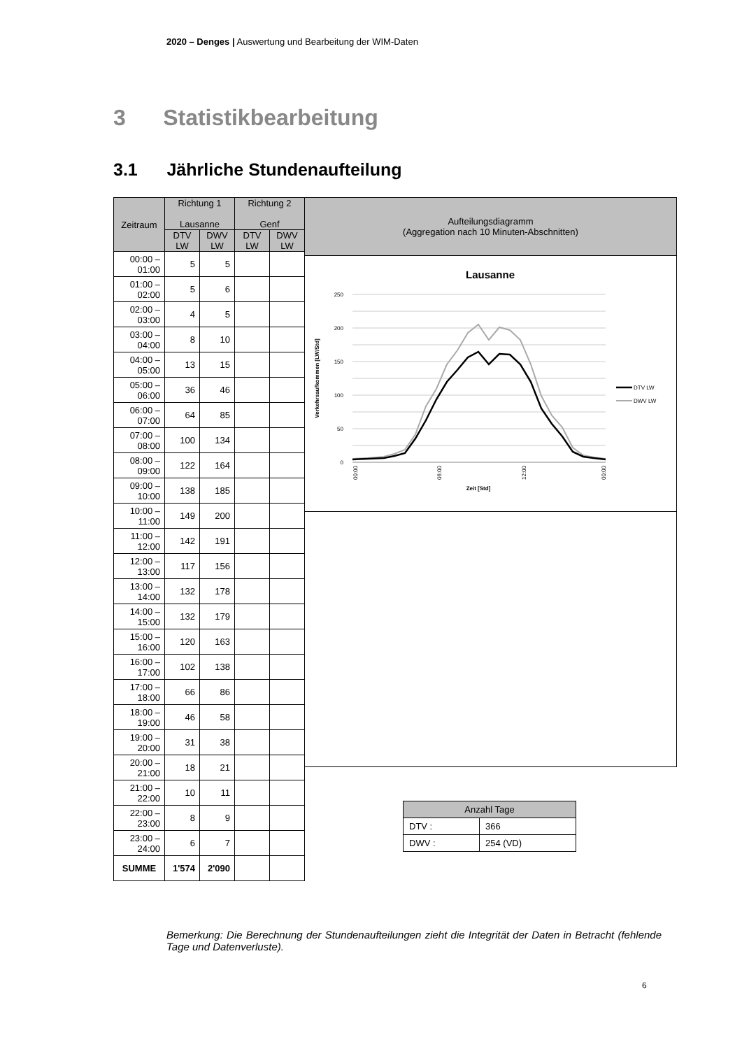2020 – Denges | Auswertung und Bearbeitung der WIM-Daten
3 Statistikbearbeitung
3.1 Jährliche Stundenaufteilung
| Zeitraum | Richtung 1 Lausanne | | Richtung 2 Genf | |
| --- | --- | --- | --- | --- |
| | DTV LW | DWV LW | DTV LW | DWV LW |
| 00:00 – 01:00 | 5 | 5 | | |
| 01:00 – 02:00 | 5 | 6 | | |
| 02:00 – 03:00 | 4 | 5 | | |
| 03:00 – 04:00 | 8 | 10 | | |
| 04:00 – 05:00 | 13 | 15 | | |
| 05:00 – 06:00 | 36 | 46 | | |
| 06:00 – 07:00 | 64 | 85 | | |
| 07:00 – 08:00 | 100 | 134 | | |
| 08:00 – 09:00 | 122 | 164 | | |
| 09:00 – 10:00 | 138 | 185 | | |
| 10:00 – 11:00 | 149 | 200 | | |
| 11:00 – 12:00 | 142 | 191 | | |
| 12:00 – 13:00 | 117 | 156 | | |
| 13:00 – 14:00 | 132 | 178 | | |
| 14:00 – 15:00 | 132 | 179 | | |
| 15:00 – 16:00 | 120 | 163 | | |
| 16:00 – 17:00 | 102 | 138 | | |
| 17:00 – 18:00 | 66 | 86 | | |
| 18:00 – 19:00 | 46 | 58 | | |
| 19:00 – 20:00 | 31 | 38 | | |
| 20:00 – 21:00 | 18 | 21 | | |
| 21:00 – 22:00 | 10 | 11 | | |
| 22:00 – 23:00 | 8 | 9 | | |
| 23:00 – 24:00 | 6 | 7 | | |
| SUMME | 1'574 | 2'090 | | |
Aufteilungsdiagramm
(Aggregation nach 10 Minuten-Abschnitten)
Lausanne
250
200
150
100
50
0
Verkehrsaufkommen [LW/Std]
Zeit [Std]
00:00
06:00
12:00
00:00
DTV LW
DWV LW
| Anzahl Tage | |
| --- | --- |
| DTV : | 366 |
| DWV : | 254 (VD) |
Bemerkung: Die Berechnung der Stundenaufteilungen zieht die Integrität der Daten in Betracht (fehlende Tage und Datenverluste).
6